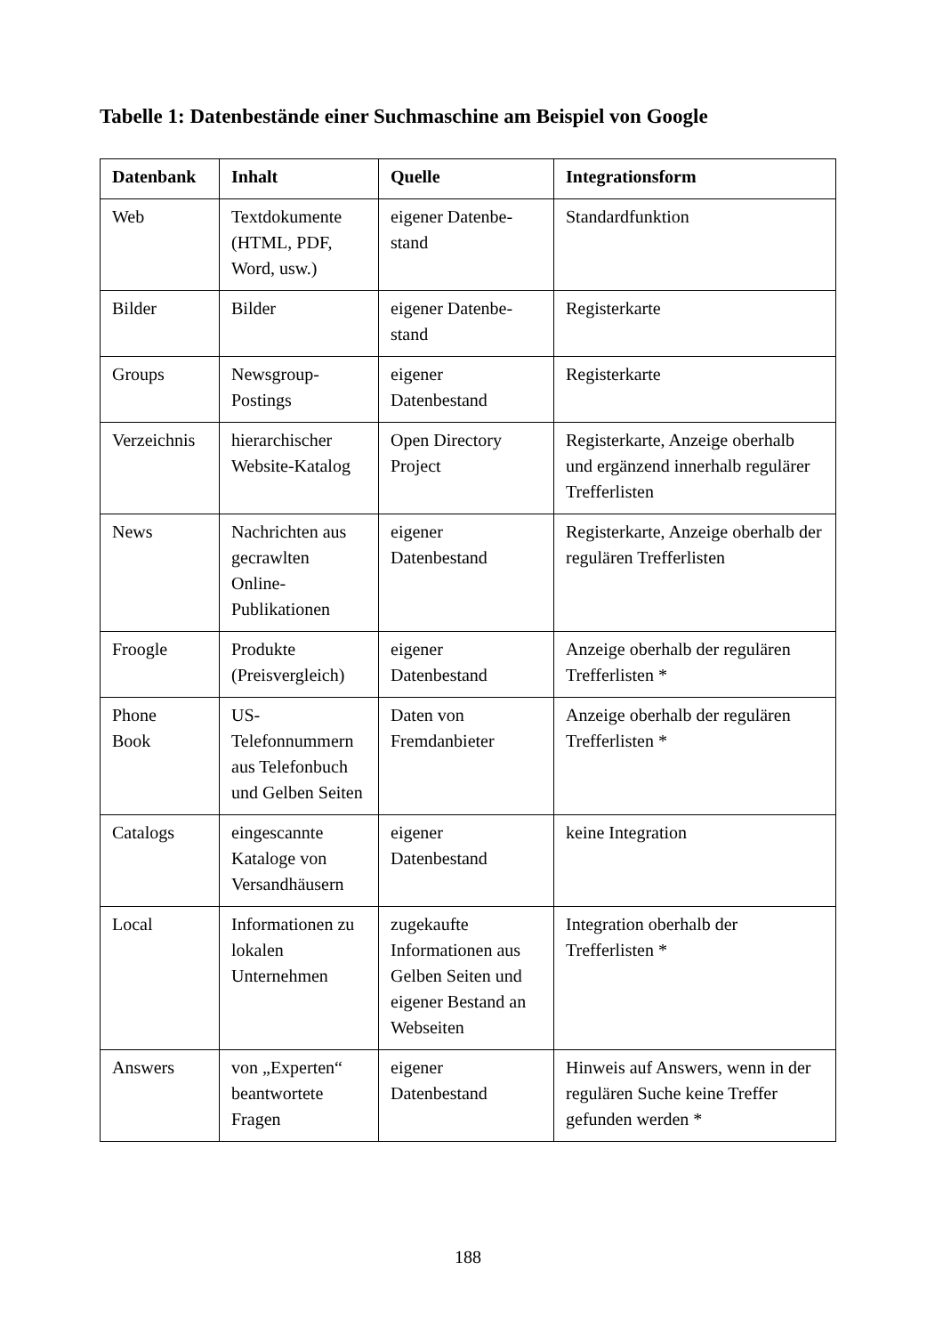Tabelle 1: Datenbestände einer Suchmaschine am Beispiel von Google
| Datenbank | Inhalt | Quelle | Integrationsform |
| --- | --- | --- | --- |
| Web | Textdokumente (HTML, PDF, Word, usw.) | eigener Datenbe- stand | Standardfunktion |
| Bilder | Bilder | eigener Datenbe- stand | Registerkarte |
| Groups | Newsgroup- Postings | eigener Datenbestand | Registerkarte |
| Verzeichnis | hierarchischer Website-Katalog | Open Directory Project | Registerkarte, Anzeige oberhalb und ergänzend innerhalb regulärer Trefferlisten |
| News | Nachrichten aus gecrawlten Online- Publikationen | eigener Datenbestand | Registerkarte, Anzeige oberhalb der regulären Trefferlisten |
| Froogle | Produkte (Preisvergleich) | eigener Datenbestand | Anzeige oberhalb der regulären Trefferlisten * |
| Phone Book | US- Telefonnummern aus Telefonbuch und Gelben Seiten | Daten von Fremdanbieter | Anzeige oberhalb der regulären Trefferlisten * |
| Catalogs | eingescannte Kataloge von Versandhäusern | eigener Datenbestand | keine Integration |
| Local | Informationen zu lokalen Unternehmen | zugekaufte Informationen aus Gelben Seiten und eigener Bestand an Webseiten | Integration oberhalb der Trefferlisten * |
| Answers | von „Experten“ beantwortete Fragen | eigener Datenbestand | Hinweis auf Answers, wenn in der regulären Suche keine Treffer gefunden werden * |
188